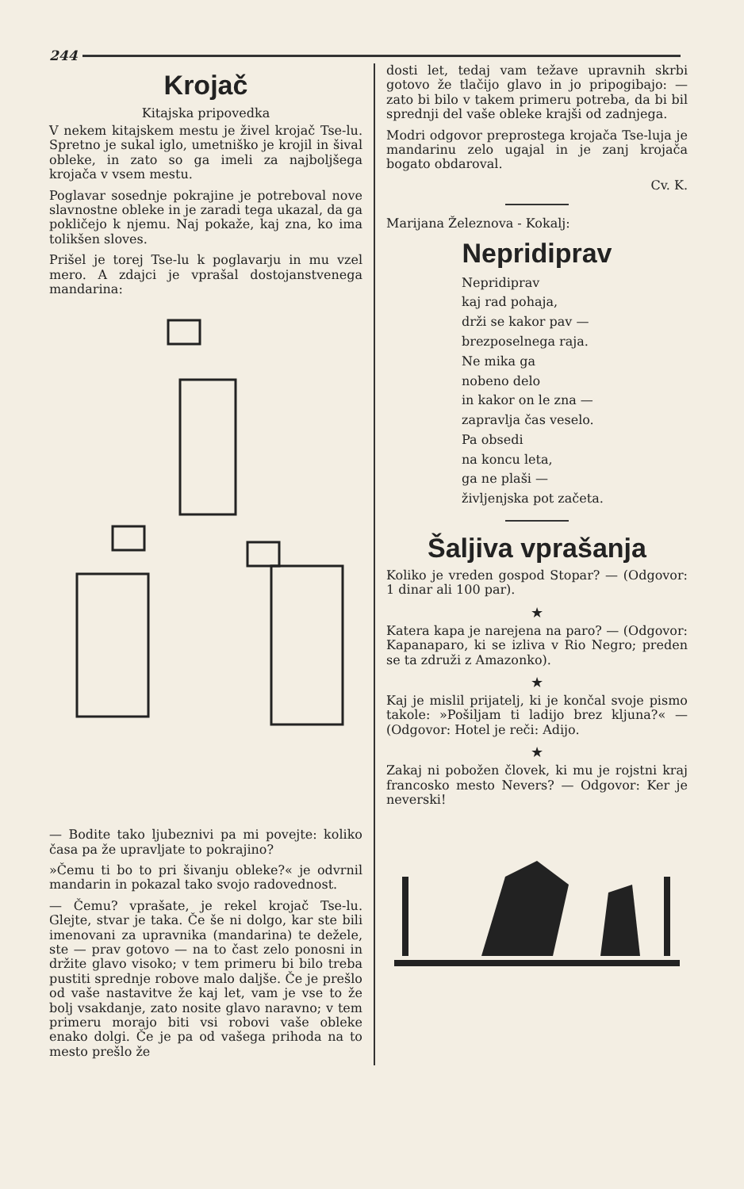244
Krojač
Kitajska pripovedka
V nekem kitajskem mestu je živel krojač Tse-lu. Spretno je sukal iglo, umetniško je krojil in šival obleke, in zato so ga imeli za najboljšega krojača v vsem mestu.
Poglavar sosednje pokrajine je potreboval nove slavnostne obleke in je zaradi tega ukazal, da ga pokličejo k njemu. Naj pokaže, kaj zna, ko ima tolikšen sloves.
Prišel je torej Tse-lu k poglavarju in mu vzel mero. A zdajci je vprašal dostojanstvenega mandarina:
— Bodite tako ljubeznivi pa mi povejte: koliko časa pa že upravljate to pokrajino?
»Čemu ti bo to pri šivanju obleke?« je odvrnil mandarin in pokazal tako svojo radovednost.
— Čemu? vprašate, je rekel krojač Tse-lu. Glejte, stvar je taka. Če še ni dolgo, kar ste bili imenovani za upravnika (mandarina) te dežele, ste — prav gotovo — na to čast zelo ponosni in držite glavo visoko; v tem primeru bi bilo treba pustiti sprednje robove malo daljše. Če je prešlo od vaše nastavitve že kaj let, vam je vse to že bolj vsakdanje, zato nosite glavo naravno; v tem primeru morajo biti vsi robovi vaše obleke enako dolgi. Če je pa od vašega prihoda na to mesto prešlo že
dosti let, tedaj vam težave upravnih skrbi gotovo že tlačijo glavo in jo pripogibajo: — zato bi bilo v takem primeru potreba, da bi bil sprednji del vaše obleke krajši od zadnjega.
Modri odgovor preprostega krojača Tse-luja je mandarinu zelo ugajal in je zanj krojača bogato obdaroval.
Cv. K.
Marijana Železnova - Kokalj:
Nepridiprav
Nepridiprav
kaj rad pohaja,
drži se kakor pav —
brezposelnega raja.
Ne mika ga
nobeno delo
in kakor on le zna —
zapravlja čas veselo.
Pa obsedi
na koncu leta,
ga ne plaši —
življenjska pot začeta.
Šaljiva vprašanja
Koliko je vreden gospod Stopar? — (Odgovor: 1 dinar ali 100 par).
★
Katera kapa je narejena na paro? — (Odgovor: Kapanaparo, ki se izliva v Rio Negro; preden se ta združi z Amazonko).
★
Kaj je mislil prijatelj, ki je končal svoje pismo takole: »Pošiljam ti ladijo brez kljuna?« — (Odgovor: Hotel je reči: Adijo.
★
Zakaj ni pobožen človek, ki mu je rojstni kraj francosko mesto Nevers? — Odgovor: Ker je neverski!